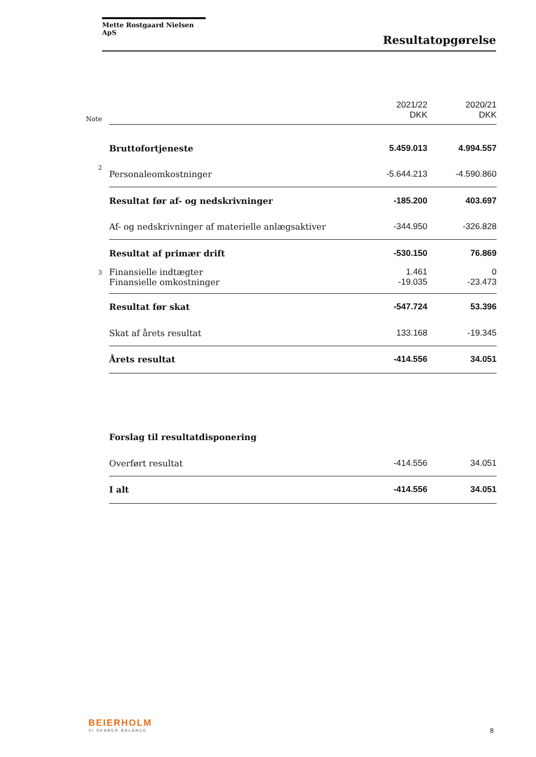Mette Rostgaard Nielsen ApS
Resultatopgørelse
| Note | | 2021/22 DKK | 2020/21 DKK |
| | Bruttofortjeneste | 5.459.013 | 4.994.557 |
| 2 | Personaleomkostninger | -5.644.213 | -4.590.860 |
| | Resultat før af- og nedskrivninger | -185.200 | 403.697 |
| | Af- og nedskrivninger af materielle anlægsaktiver | -344.950 | -326.828 |
| | Resultat af primær drift | -530.150 | 76.869 |
| 3 | Finansielle indtægter | 1.461 | 0 |
| | Finansielle omkostninger | -19.035 | -23.473 |
| | Resultat før skat | -547.724 | 53.396 |
| | Skat af årets resultat | 133.168 | -19.345 |
| | Årets resultat | -414.556 | 34.051 |
| | Forslag til resultatdisponering | | |
| | Overført resultat | -414.556 | 34.051 |
| | I alt | -414.556 | 34.051 |
BEIERHOLM
VI SKABER BALANCE
8